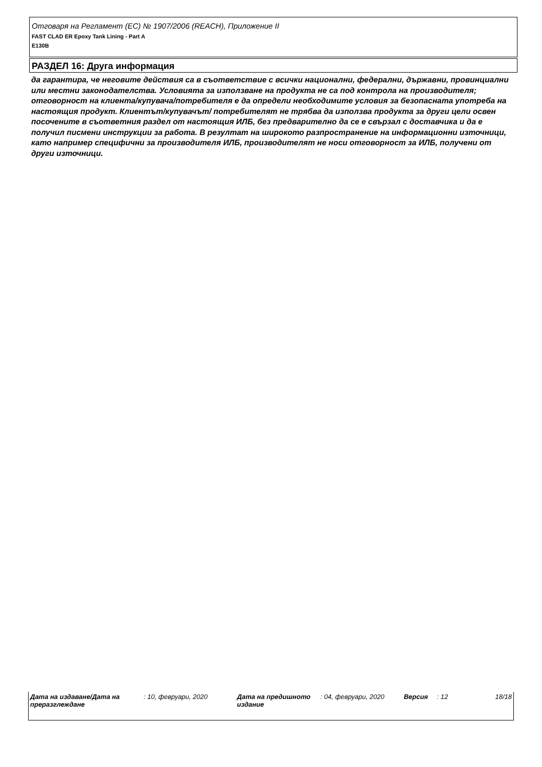Отговаря на Регламент (ЕС) № 1907/2006 (REACH), Приложение II
FAST CLAD ER Epoxy Tank Lining - Part A
E130B
РАЗДЕЛ 16: Друга информация
да гарантира, че неговите действия са в съответствие с всички национални, федерални, държавни, провинциални или местни законодателства. Условията за използване на продукта не са под контрола на производителя; отговорност на клиента/купувача/потребителя е да определи необходимите условия за безопасната употреба на настоящия продукт. Клиентът/купувачът/ потребителят не трябва да използва продукта за други цели освен посочените в съответния раздел от настоящия ИЛБ, без предварително да се е свързал с доставчика и да е получил писмени инструкции за работа. В резултат на широкото разпространение на информационни източници, като например специфични за производителя ИЛБ, производителят не носи отговорност за ИЛБ, получени от други източници.
Дата на издаване/Дата на преразглеждане
: 10, февруари, 2020 Дата на предишното издание
: 04, февруари, 2020 Версия : 12 18/18